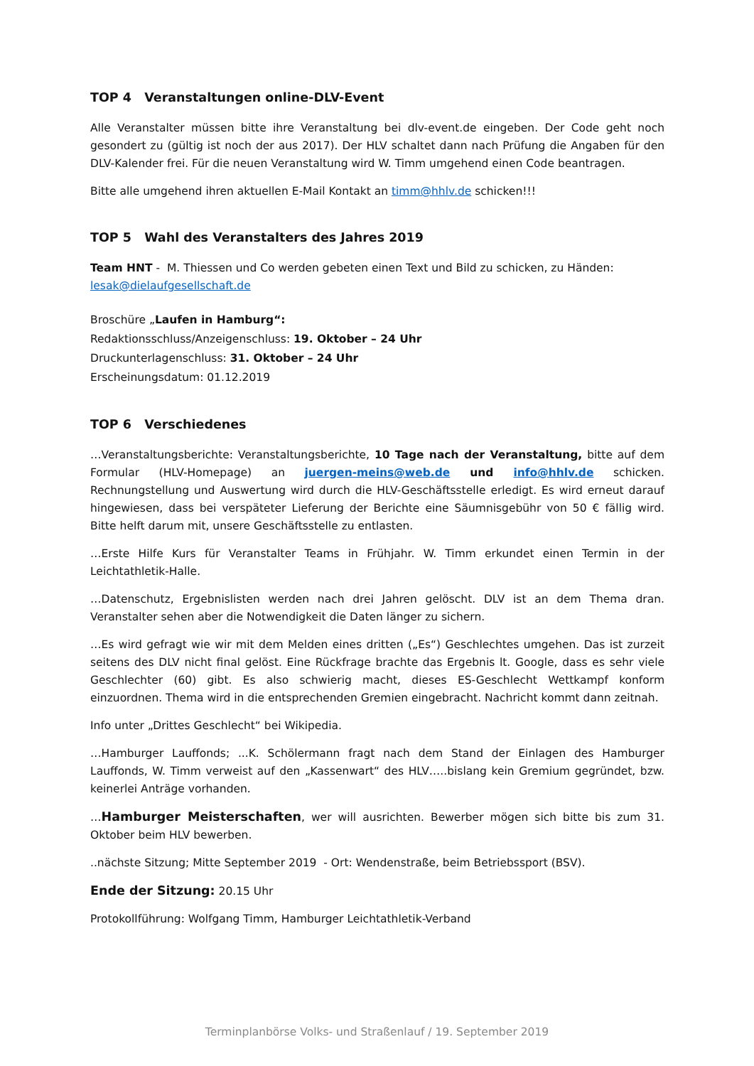TOP 4 Veranstaltungen online-DLV-Event
Alle Veranstalter müssen bitte ihre Veranstaltung bei dlv-event.de eingeben. Der Code geht noch gesondert zu (gültig ist noch der aus 2017). Der HLV schaltet dann nach Prüfung die Angaben für den DLV-Kalender frei. Für die neuen Veranstaltung wird W. Timm umgehend einen Code beantragen.
Bitte alle umgehend ihren aktuellen E-Mail Kontakt an timm@hhlv.de schicken!!!
TOP 5 Wahl des Veranstalters des Jahres 2019
Team HNT - M. Thiessen und Co werden gebeten einen Text und Bild zu schicken, zu Händen:
lesak@dielaufgesellschaft.de
Broschüre „Laufen in Hamburg“:
Redaktionsschluss/Anzeigenschluss: 19. Oktober – 24 Uhr
Druckunterlagenschluss: 31. Oktober – 24 Uhr
Erscheinungsdatum: 01.12.2019
TOP 6 Verschiedenes
…Veranstaltungsberichte: Veranstaltungsberichte, 10 Tage nach der Veranstaltung, bitte auf dem Formular (HLV-Homepage) an juergen-meins@web.de und info@hhlv.de schicken. Rechnungstellung und Auswertung wird durch die HLV-Geschäftsstelle erledigt. Es wird erneut darauf hingewiesen, dass bei verspäteter Lieferung der Berichte eine Säumnisgebühr von 50 € fällig wird. Bitte helft darum mit, unsere Geschäftsstelle zu entlasten.
…Erste Hilfe Kurs für Veranstalter Teams in Frühjahr. W. Timm erkundet einen Termin in der Leichtathletik-Halle.
…Datenschutz, Ergebnislisten werden nach drei Jahren gelöscht. DLV ist an dem Thema dran. Veranstalter sehen aber die Notwendigkeit die Daten länger zu sichern.
…Es wird gefragt wie wir mit dem Melden eines dritten („Es“) Geschlechtes umgehen. Das ist zurzeit seitens des DLV nicht final gelöst. Eine Rückfrage brachte das Ergebnis lt. Google, dass es sehr viele Geschlechter (60) gibt. Es also schwierig macht, dieses ES-Geschlecht Wettkampf konform einzuordnen. Thema wird in die entsprechenden Gremien eingebracht. Nachricht kommt dann zeitnah.
Info unter „Drittes Geschlecht“ bei Wikipedia.
…Hamburger Lauffonds; ...K. Schölermann fragt nach dem Stand der Einlagen des Hamburger Lauffonds, W. Timm verweist auf den „Kassenwart“ des HLV…..bislang kein Gremium gegründet, bzw. keinerlei Anträge vorhanden.
…Hamburger Meisterschaften, wer will ausrichten. Bewerber mögen sich bitte bis zum 31. Oktober beim HLV bewerben.
..nächste Sitzung; Mitte September 2019 - Ort: Wendenstraße, beim Betriebssport (BSV).
Ende der Sitzung: 20.15 Uhr
Protokollführung: Wolfgang Timm, Hamburger Leichtathletik-Verband
Terminplanbörse Volks- und Straßenlauf / 19. September 2019